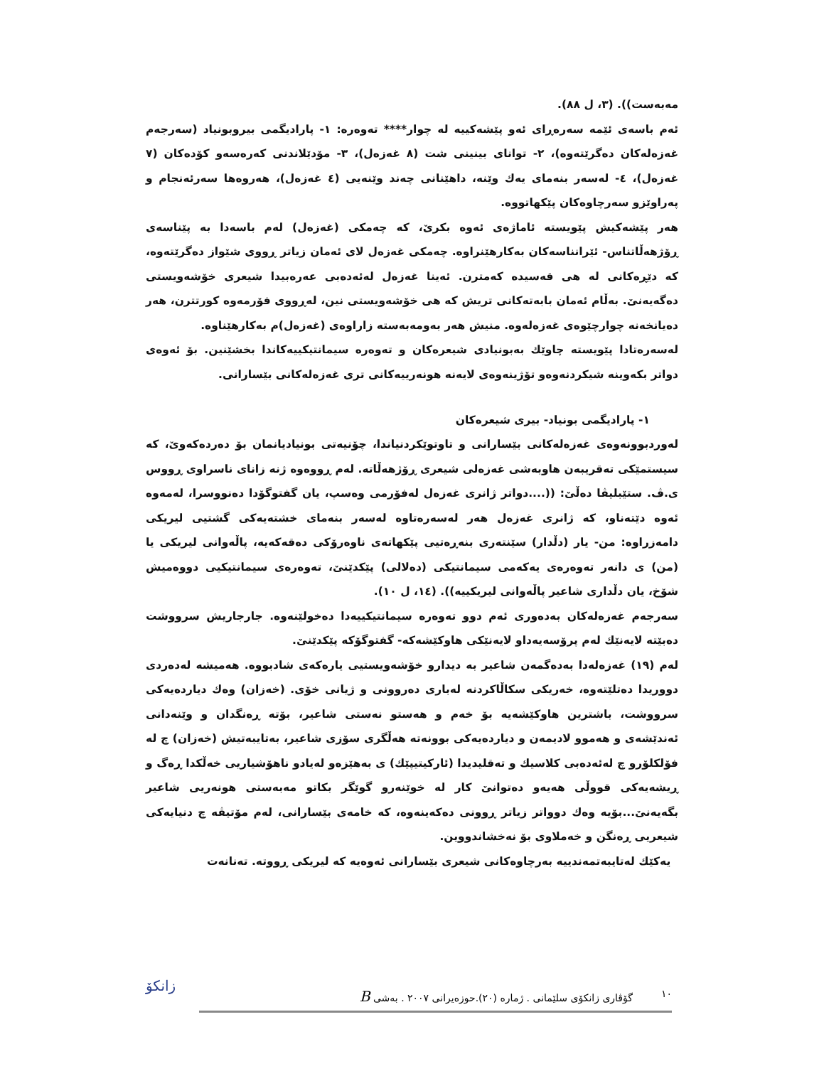مەبەست)). (٣، ل ٨٨).
ئەم باسەی ئێمە سەرەڕای ئەو پێشەکییە لە چوار**** تەوەرە: ١- پارادیگمی بیروبونیاد (سەرجەم غەزەلەکان دەگرێتەوە)، ٢- توانای بینینی شت (٨ غەزەل)، ٣- مۆدێلاندنی کەرەسەو کۆدەکان (٧ غەزەل)، ٤- لەسەر بنەمای یەك وێنە، داهێنانی چەند وێنەیی (٤ غەزەل)، هەروەها سەرئەنجام و پەراوێزو سەرچاوەکان پێکهاتووە.
هەر پێشەکیش پێویستە ئاماژەی ئەوە بکرێ، کە چەمکی (غەزەل) لەم باسەدا بە پێناسەی ڕۆژهەڵاتناس- ئێرانناسەکان بەکارهێنراوە. چەمکی غەزەل لای ئەمان زیاتر ڕووی شێواز دەگرێتەوە، کە دێڕەکانی لە هی قەسیدە کەمترن. ئەینا غەزەل لەئەدەبی عەرەبیدا شیعری خۆشەویستی دەگەیەنێ. بەڵام ئەمان بابەتەکانی تریش کە هی خۆشەویستی نین، لەڕووی فۆرمەوە کورتترن، هەر دەیانخەنە چوارچێوەی غەزەلەوە. منیش هەر بەومەبەستە زاراوەی (غەزەل)م بەکارهێناوە.
لەسەرەتادا پێویستە چاوێك بەبونیادی شیعرەکان و تەوەرە سیمانتیکییەکاندا بخشێنین. بۆ ئەوەی دواتر بکەوینە شیکردنەوەو تۆژینەوەی لایەنە هونەرییەکانی تری غەزەلەکانی بێسارانی.
١- پارادیگمی بونیاد- بیری شیعرەکان
لەوردبوونەوەی غەزەلەکانی بێسارانی و تاوتوێکردنیاندا، چۆنیەتی بونیادیانمان بۆ دەردەکەوێ، کە سیستمێکی تەقریبەن هاوبەشی غەزەلی شیعری ڕۆژهەڵاتە. لەم ڕووەوە ژنە زانای ناسراوی ڕووس ی.ڤ. ستێبلیڤا دەڵێ: ((....دواتر ژانری غەزەل لەفۆرمی وەسپ، یان گفتوگۆدا دەنووسرا، لەمەوە ئەوە دێتەناو، کە ژانری غەزەل هەر لەسەرەتاوە لەسەر بنەمای خشتەیەکی گشتیی لیریکی دامەزراوە: من- یار (دڵدار) سێنتەری بنەڕەتیی پێکهاتەی ناوەرۆکی دەقەکەیە، پاڵەوانی لیریکی یا (من) ی دانەر تەوەرەی یەکەمی سیمانتیکی (دەلالی) پێکدێنێ، تەوەرەی سیمانتیکیی دووەمیش شۆخ، یان دڵداری شاعیر پاڵەوانی لیریکییە)). (١٤، ل ١٠).
سەرجەم غەزەلەکان بەدەوری ئەم دوو تەوەرە سیمانتیکییەدا دەخولێنەوە. جارجاریش سرووشت دەبێتە لایەنێك لەم پرۆسەیەداو لایەنێکی هاوکێشەکە- گفتوگۆکە پێکدێنێ.
لەم (١٩) غەزەلەدا بەدەگمەن شاعیر بە دیدارو خۆشەویستیی یارەکەی شادبووە. هەمیشە لەدەردی دووریدا دەتلێتەوە، خەریکی سکاڵاکردنە لەباری دەروونی و ژیانی خۆی. (خەزان) وەك دیاردەیەکی سرووشت، باشترین هاوکێشەیە بۆ خەم و هەستو نەستی شاعیر، بۆتە ڕەنگدان و وێنەدانی ئەندێشەی و هەموو لادیمەن و دیاردەیەکی بوونەتە هەڵگری سۆزی شاعیر، بەتایبەتیش (خەزان) چ لە فۆلکلۆرو چ لەئەدەبی کلاسیك و تەقلیدیدا (ئارکیتیپێك) ی بەهێزەو لەیادو ناهۆشیاریی خەڵکدا ڕەگ و ڕیشەیەکی قووڵی هەیەو دەتوانێ کار لە خوێنەرو گوێگر بکاتو مەبەستی هونەریی شاعیر بگەیەنێ...بۆیە وەك دوواتر زیاتر ڕوونی دەکەینەوە، کە خامەی بێسارانی، لەم مۆتیڤە چ دنیایەکی شیعریی ڕەنگن و خەملاوی بۆ نەخشاندووین.
یەکێك لەتایبەتمەندییە بەرچاوەکانی شیعری بێسارانی ئەوەیە کە لیریکی ڕووتە. تەنانەت
١٠ گۆڤاری زانکۆی سلێمانی . ژمارە (٢٠).حوزەیرانی ٢٠٠٧ . بەشی B
زانکۆ